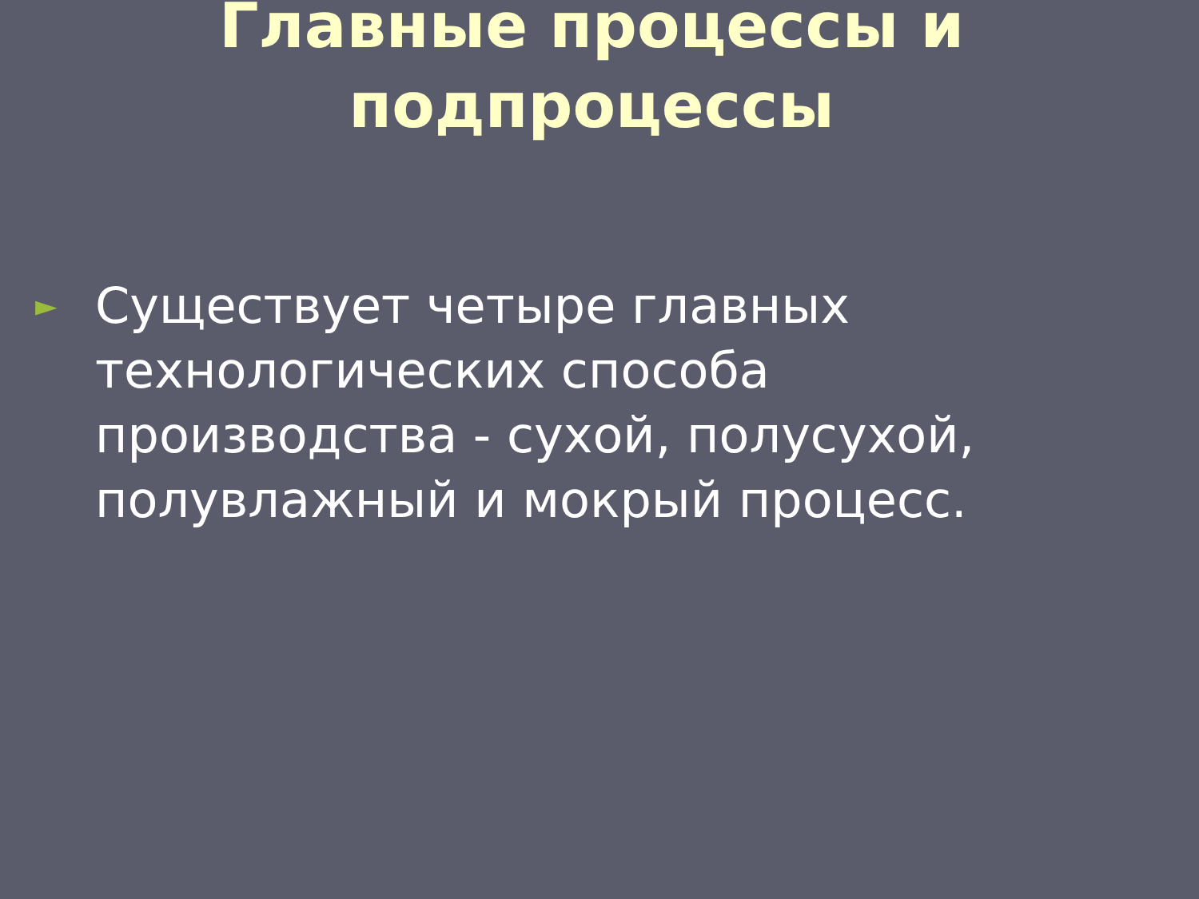Главные процессы и подпроцессы
►
Существует четыре главных технологических способа производства - сухой, полусухой, полувлажный и мокрый процесс.